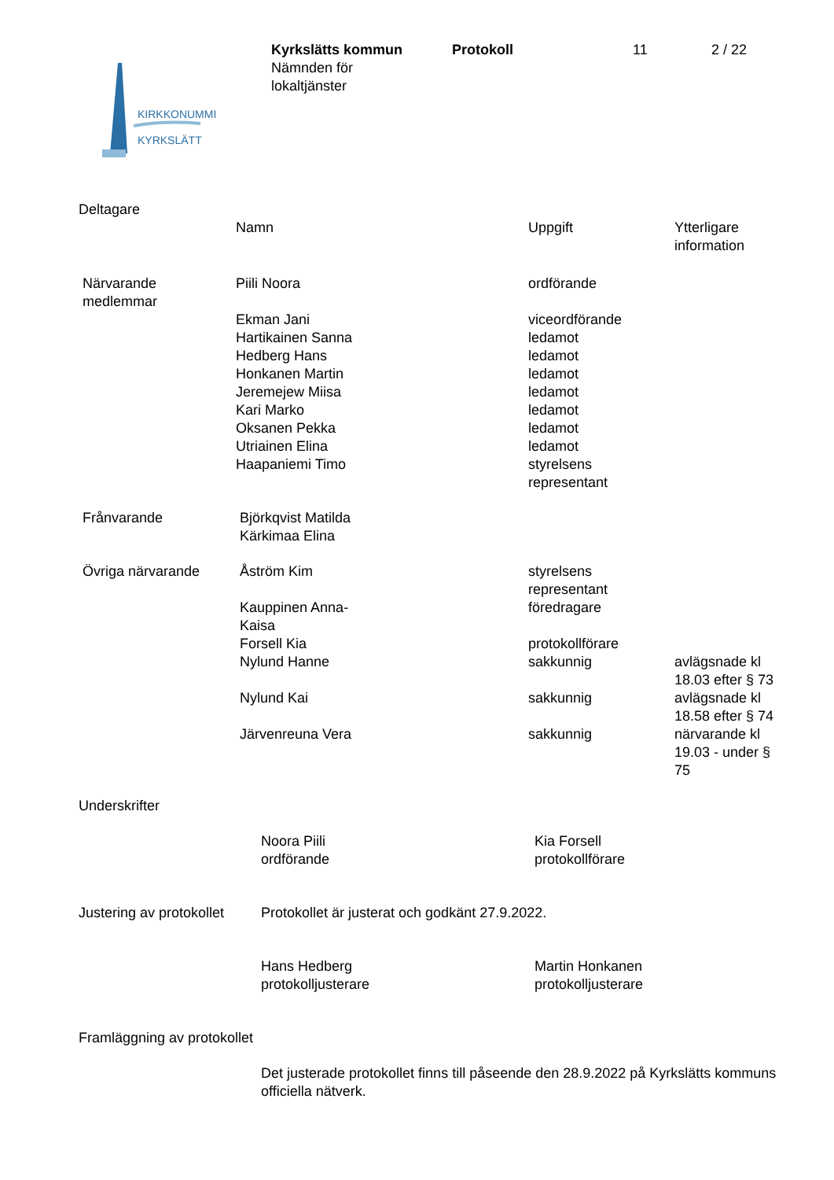KIRKKONUMMI
KYRKSLÄTT
| Kyrkslätts kommun Nämnden för lokaltjänster | Protokoll | 11 | 2 / 22 |
Deltagare
| | Namn | Uppgift | Ytterligare information |
| Närvarande medlemmar | Piili Noora | ordförande | |
| | Ekman Jani Hartikainen Sanna Hedberg Hans Honkanen Martin Jeremejew Miisa Kari Marko Oksanen Pekka Utriainen Elina Haapaniemi Timo | viceordförande ledamot ledamot ledamot ledamot ledamot ledamot ledamot styrelsens representant | |
| Frånvarande | Björkqvist Matilda Kärkimaa Elina | | |
| Övriga närvarande | Åström Kim Kauppinen Anna- Kaisa Forsell Kia Nylund Hanne Nylund Kai Järvenreuna Vera | styrelsens representant föredragare protokollförare sakkunnig sakkunnig sakkunnig | avlägsnade kl 18.03 efter § 73 avlägsnade kl 18.58 efter § 74 närvarande kl 19.03 - under § 75 |
Underskrifter
| | Noora Piili ordförande | Kia Forsell protokollförare |
| Justering av protokollet | Protokollet är justerat och godkänt 27.9.2022. |
| | Hans Hedberg protokolljusterare | Martin Honkanen protokolljusterare |
Framläggning av protokollet
Det justerade protokollet finns till påseende den 28.9.2022 på Kyrkslätts kommuns officiella nätverk.